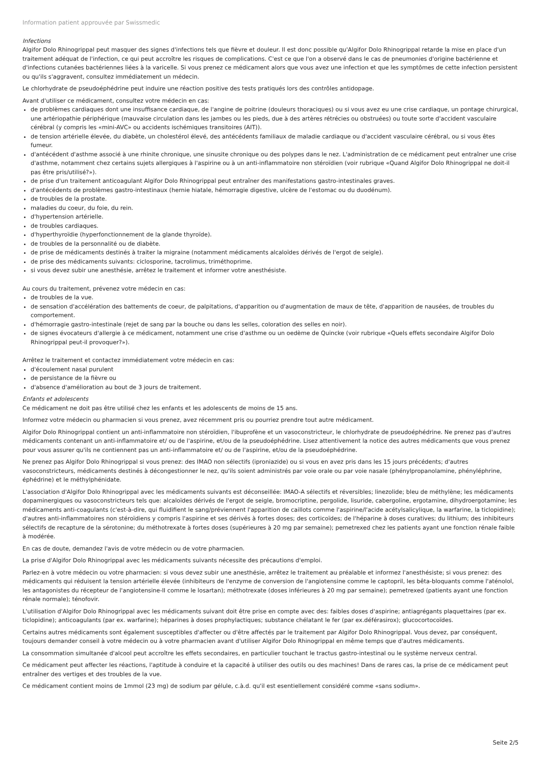Information patient approuvée par Swissmedic
Infections
Algifor Dolo Rhinogrippal peut masquer des signes d'infections tels que fièvre et douleur. Il est donc possible qu'Algifor Dolo Rhinogrippal retarde la mise en place d'un traitement adéquat de l'infection, ce qui peut accroître les risques de complications. C'est ce que l'on a observé dans le cas de pneumonies d'origine bactérienne et d'infections cutanées bactériennes liées à la varicelle. Si vous prenez ce médicament alors que vous avez une infection et que les symptômes de cette infection persistent ou qu'ils s'aggravent, consultez immédiatement un médecin.
Le chlorhydrate de pseudoéphédrine peut induire une réaction positive des tests pratiqués lors des contrôles antidopage.
Avant d'utiliser ce médicament, consultez votre médecin en cas:
de problèmes cardiaques dont une insuffisance cardiaque, de l'angine de poitrine (douleurs thoraciques) ou si vous avez eu une crise cardiaque, un pontage chirurgical, une artériopathie périphérique (mauvaise circulation dans les jambes ou les pieds, due à des artères rétrécies ou obstruées) ou toute sorte d'accident vasculaire cérébral (y compris les «mini-AVC» ou accidents ischémiques transitoires (AIT)).
de tension artérielle élevée, du diabète, un cholestérol élevé, des antécédents familiaux de maladie cardiaque ou d'accident vasculaire cérébral, ou si vous êtes fumeur.
d'antécédent d'asthme associé à une rhinite chronique, une sinusite chronique ou des polypes dans le nez. L'administration de ce médicament peut entraîner une crise d'asthme, notamment chez certains sujets allergiques à l'aspirine ou à un anti-inflammatoire non stéroïdien (voir rubrique «Quand Algifor Dolo Rhinogrippal ne doit-il pas être pris/utilisé?»).
de prise d'un traitement anticoagulant Algifor Dolo Rhinogrippal peut entraîner des manifestations gastro-intestinales graves.
d'antécédents de problèmes gastro-intestinaux (hernie hiatale, hémorragie digestive, ulcère de l'estomac ou du duodénum).
de troubles de la prostate.
maladies du coeur, du foie, du rein.
d'hypertension artérielle.
de troubles cardiaques.
d'hyperthyroïdie (hyperfonctionnement de la glande thyroïde).
de troubles de la personnalité ou de diabète.
de prise de médicaments destinés à traiter la migraine (notamment médicaments alcaloïdes dérivés de l'ergot de seigle).
de prise des médicaments suivants: ciclosporine, tacrolimus, triméthoprime.
si vous devez subir une anesthésie, arrêtez le traitement et informer votre anesthésiste.
Au cours du traitement, prévenez votre médecin en cas:
de troubles de la vue.
de sensation d'accélération des battements de coeur, de palpitations, d'apparition ou d'augmentation de maux de tête, d'apparition de nausées, de troubles du comportement.
d'hémorragie gastro-intestinale (rejet de sang par la bouche ou dans les selles, coloration des selles en noir).
de signes évocateurs d'allergie à ce médicament, notamment une crise d'asthme ou un oedème de Quincke (voir rubrique «Quels effets secondaire Algifor Dolo Rhinogrippal peut-il provoquer?»).
Arrêtez le traitement et contactez immédiatement votre médecin en cas:
d'écoulement nasal purulent
de persistance de la fièvre ou
d'absence d'amélioration au bout de 3 jours de traitement.
Enfants et adolescents
Ce médicament ne doit pas être utilisé chez les enfants et les adolescents de moins de 15 ans.
Informez votre médecin ou pharmacien si vous prenez, avez récemment pris ou pourriez prendre tout autre médicament.
Algifor Dolo Rhinogrippal contient un anti-inflammatoire non stéroïdien, l'ibuprofène et un vasoconstricteur, le chlorhydrate de pseudoéphédrine. Ne prenez pas d'autres médicaments contenant un anti-inflammatoire et/ ou de l'aspirine, et/ou de la pseudoéphédrine. Lisez attentivement la notice des autres médicaments que vous prenez pour vous assurer qu'ils ne contiennent pas un anti-inflammatoire et/ ou de l'aspirine, et/ou de la pseudoéphédrine.
Ne prenez pas Algifor Dolo Rhinogrippal si vous prenez: des IMAO non sélectifs (iproniazide) ou si vous en avez pris dans les 15 jours précédents; d'autres vasoconstricteurs, médicaments destinés à décongestionner le nez, qu'ils soient administrés par voie orale ou par voie nasale (phénylpropanolamine, phényléphrine, éphédrine) et le méthylphénidate.
L'association d'Algifor Dolo Rhinogrippal avec les médicaments suivants est déconseillée: IMAO-A sélectifs et réversibles; linezolide; bleu de méthylène; les médicaments dopaminergiques ou vasoconstricteurs tels que: alcaloïdes dérivés de l'ergot de seigle, bromocriptine, pergolide, lisuride, cabergoline, ergotamine, dihydroergotamine; les médicaments anti-coagulants (c'est-à-dire, qui fluidifient le sang/préviennent l'apparition de caillots comme l'aspirine/l'acide acétylsalicylique, la warfarine, la ticlopidine); d'autres anti-inflammatoires non stéroïdiens y compris l'aspirine et ses dérivés à fortes doses; des corticoïdes; de l'héparine à doses curatives; du lithium; des inhibiteurs sélectifs de recapture de la sérotonine; du méthotrexate à fortes doses (supérieures à 20 mg par semaine); pemetrexed chez les patients ayant une fonction rénale faible à modérée.
En cas de doute, demandez l'avis de votre médecin ou de votre pharmacien.
La prise d'Algifor Dolo Rhinogrippal avec les médicaments suivants nécessite des précautions d'emploi.
Parlez-en à votre médecin ou votre pharmacien: si vous devez subir une anesthésie, arrêtez le traitement au préalable et informez l'anesthésiste; si vous prenez: des médicaments qui réduisent la tension artérielle élevée (inhibiteurs de l'enzyme de conversion de l'angiotensine comme le captopril, les bêta-bloquants comme l'aténolol, les antagonistes du récepteur de l'angiotensine-II comme le losartan); méthotrexate (doses inférieures à 20 mg par semaine); pemetrexed (patients ayant une fonction rénale normale); ténofovir.
L'utilisation d'Algifor Dolo Rhinogrippal avec les médicaments suivant doit être prise en compte avec des: faibles doses d'aspirine; antiagrégants plaquettaires (par ex. ticlopidine); anticoagulants (par ex. warfarine); héparines à doses prophylactiques; substance chélatant le fer (par ex.déférasirox); glucocortocoïdes.
Certains autres médicaments sont également susceptibles d'affecter ou d'être affectés par le traitement par Algifor Dolo Rhinogrippal. Vous devez, par conséquent, toujours demander conseil à votre médecin ou à votre pharmacien avant d'utiliser Algifor Dolo Rhinogrippal en même temps que d'autres médicaments.
La consommation simultanée d'alcool peut accroître les effets secondaires, en particulier touchant le tractus gastro-intestinal ou le système nerveux central.
Ce médicament peut affecter les réactions, l'aptitude à conduire et la capacité à utiliser des outils ou des machines! Dans de rares cas, la prise de ce médicament peut entraîner des vertiges et des troubles de la vue.
Ce médicament contient moins de 1mmol (23 mg) de sodium par gélule, c.à.d. qu'il est esentiellement considéré comme «sans sodium».
Seite 2/5